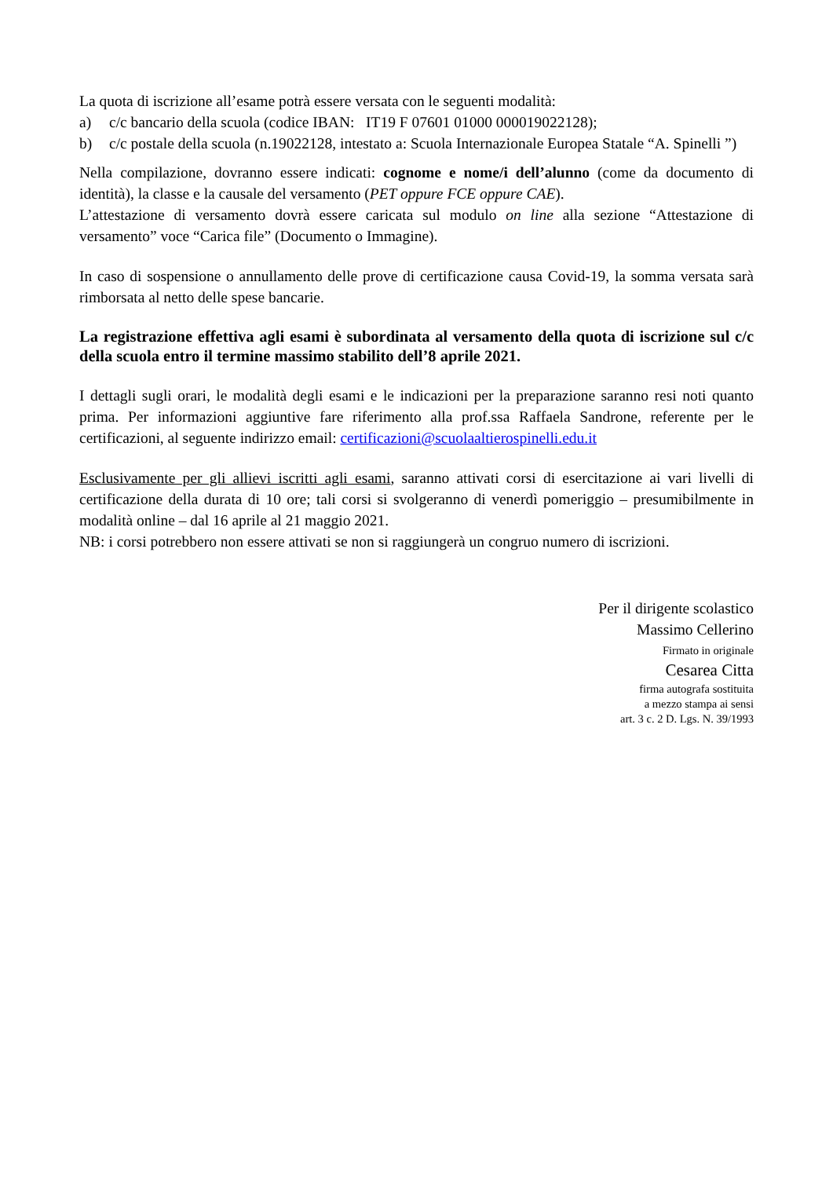La quota di iscrizione all’esame potrà essere versata con le seguenti modalità:
a) c/c bancario della scuola (codice IBAN: IT19 F 07601 01000 000019022128);
b) c/c postale della scuola (n.19022128, intestato a: Scuola Internazionale Europea Statale “A. Spinelli ”)
Nella compilazione, dovranno essere indicati: cognome e nome/i dell’alunno (come da documento di identità), la classe e la causale del versamento (PET oppure FCE oppure CAE).
L’attestazione di versamento dovrà essere caricata sul modulo on line alla sezione “Attestazione di versamento” voce “Carica file” (Documento o Immagine).
In caso di sospensione o annullamento delle prove di certificazione causa Covid-19, la somma versata sarà rimborsata al netto delle spese bancarie.
La registrazione effettiva agli esami è subordinata al versamento della quota di iscrizione sul c/c della scuola entro il termine massimo stabilito dell’8 aprile 2021.
I dettagli sugli orari, le modalità degli esami e le indicazioni per la preparazione saranno resi noti quanto prima. Per informazioni aggiuntive fare riferimento alla prof.ssa Raffaela Sandrone, referente per le certificazioni, al seguente indirizzo email: certificazioni@scuolaaltierospinelli.edu.it
Esclusivamente per gli allievi iscritti agli esami, saranno attivati corsi di esercitazione ai vari livelli di certificazione della durata di 10 ore; tali corsi si svolgeranno di venerdì pomeriggio – presumibilmente in modalità online – dal 16 aprile al 21 maggio 2021.
NB: i corsi potrebbero non essere attivati se non si raggiungerà un congruo numero di iscrizioni.
Per il dirigente scolastico
Massimo Cellerino
Firmato in originale
Cesarea Citta
firma autografa sostituita
a mezzo stampa ai sensi
art. 3 c. 2 D. Lgs. N. 39/1993